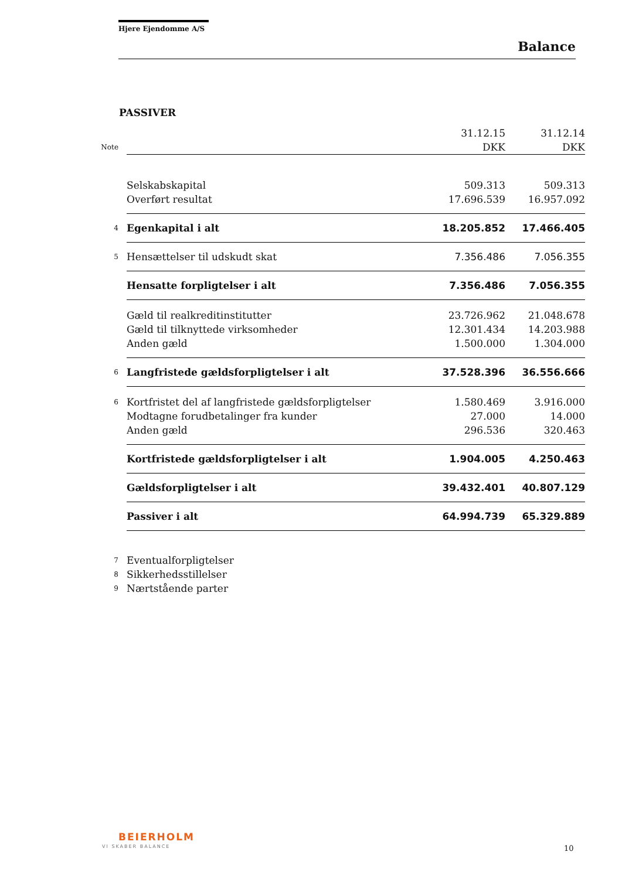Hjere Ejendomme A/S
Balance
PASSIVER
| | | 31.12.15 | 31.12.14 |
| Note | | DKK | DKK |
| | Selskabskapital | 509.313 | 509.313 |
| | Overført resultat | 17.696.539 | 16.957.092 |
| 4 | Egenkapital i alt | 18.205.852 | 17.466.405 |
| 5 | Hensættelser til udskudt skat | 7.356.486 | 7.056.355 |
| | Hensatte forpligtelser i alt | 7.356.486 | 7.056.355 |
| | Gæld til realkreditinstitutter | 23.726.962 | 21.048.678 |
| | Gæld til tilknyttede virksomheder | 12.301.434 | 14.203.988 |
| | Anden gæld | 1.500.000 | 1.304.000 |
| 6 | Langfristede gældsforpligtelser i alt | 37.528.396 | 36.556.666 |
| 6 | Kortfristet del af langfristede gældsforpligtelser | 1.580.469 | 3.916.000 |
| | Modtagne forudbetalinger fra kunder | 27.000 | 14.000 |
| | Anden gæld | 296.536 | 320.463 |
| | Kortfristede gældsforpligtelser i alt | 1.904.005 | 4.250.463 |
| | Gældsforpligtelser i alt | 39.432.401 | 40.807.129 |
| | Passiver i alt | 64.994.739 | 65.329.889 |
| 7 | Eventualforpligtelser | | |
| 8 | Sikkerhedsstillelser | | |
| 9 | Nærtstående parter | | |
BEIERHOLM
VI SKABER BALANCE 10